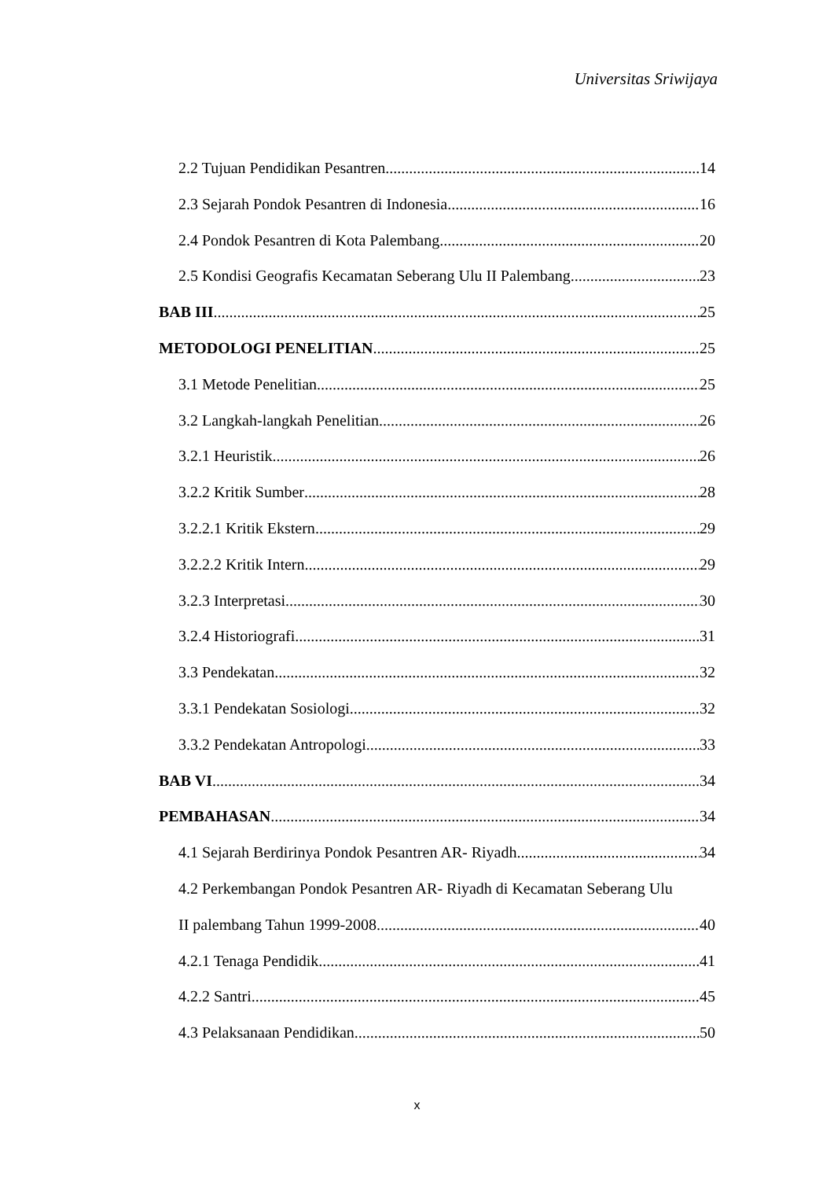Universitas Sriwijaya
2.2 Tujuan Pendidikan Pesantren 14
2.3 Sejarah Pondok Pesantren di Indonesia 16
2.4 Pondok Pesantren di Kota Palembang 20
2.5 Kondisi Geografis Kecamatan Seberang Ulu II Palembang 23
BAB III 25
METODOLOGI PENELITIAN 25
3.1 Metode Penelitian 25
3.2 Langkah-langkah Penelitian 26
3.2.1 Heuristik 26
3.2.2 Kritik Sumber 28
3.2.2.1 Kritik Ekstern 29
3.2.2.2 Kritik Intern 29
3.2.3 Interpretasi 30
3.2.4 Historiografi 31
3.3 Pendekatan 32
3.3.1 Pendekatan Sosiologi 32
3.3.2 Pendekatan Antropologi 33
BAB VI 34
PEMBAHASAN 34
4.1 Sejarah Berdirinya Pondok Pesantren AR- Riyadh 34
4.2 Perkembangan Pondok Pesantren AR- Riyadh di Kecamatan Seberang Ulu
II palembang Tahun 1999-2008 40
4.2.1 Tenaga Pendidik 41
4.2.2 Santri 45
4.3 Pelaksanaan Pendidikan 50
x